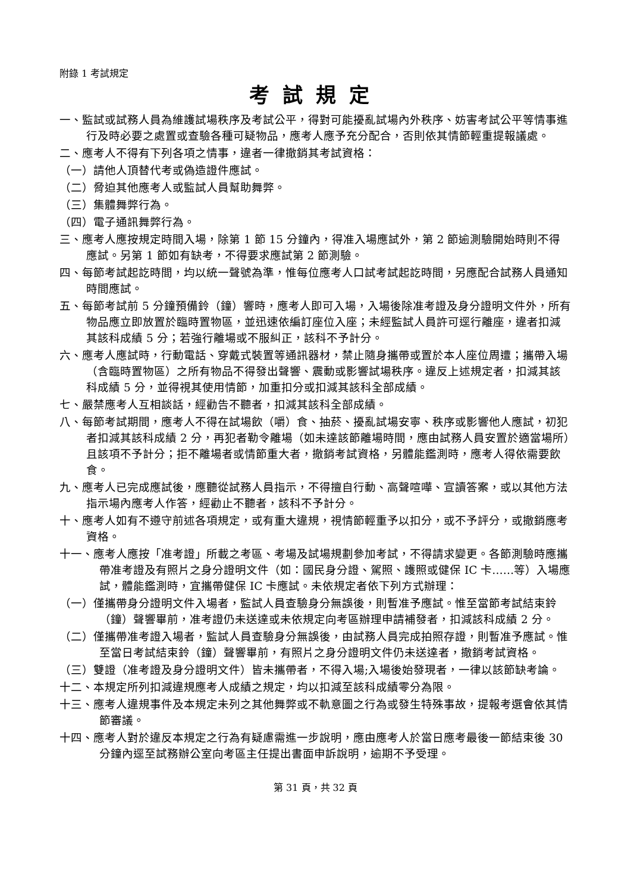附錄 1 考試規定
考試規定
一、監試或試務人員為維護試場秩序及考試公平，得對可能擾亂試場內外秩序、妨害考試公平等情事進行及時必要之處置或查驗各種可疑物品，應考人應予充分配合，否則依其情節輕重提報議處。
二、應考人不得有下列各項之情事，違者一律撤銷其考試資格：
（一）請他人頂替代考或偽造證件應試。
（二）脅迫其他應考人或監試人員幫助舞弊。
（三）集體舞弊行為。
（四）電子通訊舞弊行為。
三、應考人應按規定時間入場，除第 1 節 15 分鐘內，得准入場應試外，第 2 節逾測驗開始時則不得應試。另第 1 節如有缺考，不得要求應試第 2 節測驗。
四、每節考試起訖時間，均以統一聲號為準，惟每位應考人口試考試起訖時間，另應配合試務人員通知時間應試。
五、每節考試前 5 分鐘預備鈴（鐘）響時，應考人即可入場，入場後除准考證及身分證明文件外，所有物品應立即放置於臨時置物區，並迅速依編訂座位入座；未經監試人員許可逕行離座，違者扣減其該科成績 5 分；若強行離場或不服糾正，該科不予計分。
六、應考人應試時，行動電話、穿戴式裝置等通訊器材，禁止隨身攜帶或置於本人座位周遭；攜帶入場（含臨時置物區）之所有物品不得發出聲響、震動或影響試場秩序。違反上述規定者，扣減其該科成績 5 分，並得視其使用情節，加重扣分或扣減其該科全部成績。
七、嚴禁應考人互相談話，經勸告不聽者，扣減其該科全部成績。
八、每節考試期間，應考人不得在試場飲（嚼）食、抽菸、擾亂試場安寧、秩序或影響他人應試，初犯者扣減其該科成績 2 分，再犯者勒令離場（如未達該節離場時間，應由試務人員安置於適當場所）且該項不予計分；拒不離場者或情節重大者，撤銷考試資格，另體能鑑測時，應考人得依需要飲食。
九、應考人已完成應試後，應聽從試務人員指示，不得擅自行動、高聲喧嘩、宣讀答案，或以其他方法指示場內應考人作答，經勸止不聽者，該科不予計分。
十、應考人如有不遵守前述各項規定，或有重大違規，視情節輕重予以扣分，或不予評分，或撤銷應考資格。
十一、應考人應按「准考證」所載之考區、考場及試場規劃參加考試，不得請求變更。各節測驗時應攜帶准考證及有照片之身分證明文件（如：國民身分證、駕照、護照或健保 IC 卡……等）入場應試，體能鑑測時，宜攜帶健保 IC 卡應試。未依規定者依下列方式辦理：
（一）僅攜帶身分證明文件入場者，監試人員查驗身分無誤後，則暫准予應試。惟至當節考試結束鈴（鐘）聲響畢前，准考證仍未送達或未依規定向考區辦理申請補發者，扣減該科成績 2 分。
（二）僅攜帶准考證入場者，監試人員查驗身分無誤後，由試務人員完成拍照存證，則暫准予應試。惟至當日考試結束鈴（鐘）聲響畢前，有照片之身分證明文件仍未送達者，撤銷考試資格。
（三）雙證（准考證及身分證明文件）皆未攜帶者，不得入場;入場後始發現者，一律以該節缺考論。
十二、本規定所列扣減違規應考人成績之規定，均以扣減至該科成績零分為限。
十三、應考人違規事件及本規定未列之其他舞弊或不軌意圖之行為或發生特殊事故，提報考選會依其情節審議。
十四、應考人對於違反本規定之行為有疑慮需進一步說明，應由應考人於當日應考最後一節結束後 30 分鐘內逕至試務辦公室向考區主任提出書面申訴說明，逾期不予受理。
第 31 頁，共 32 頁